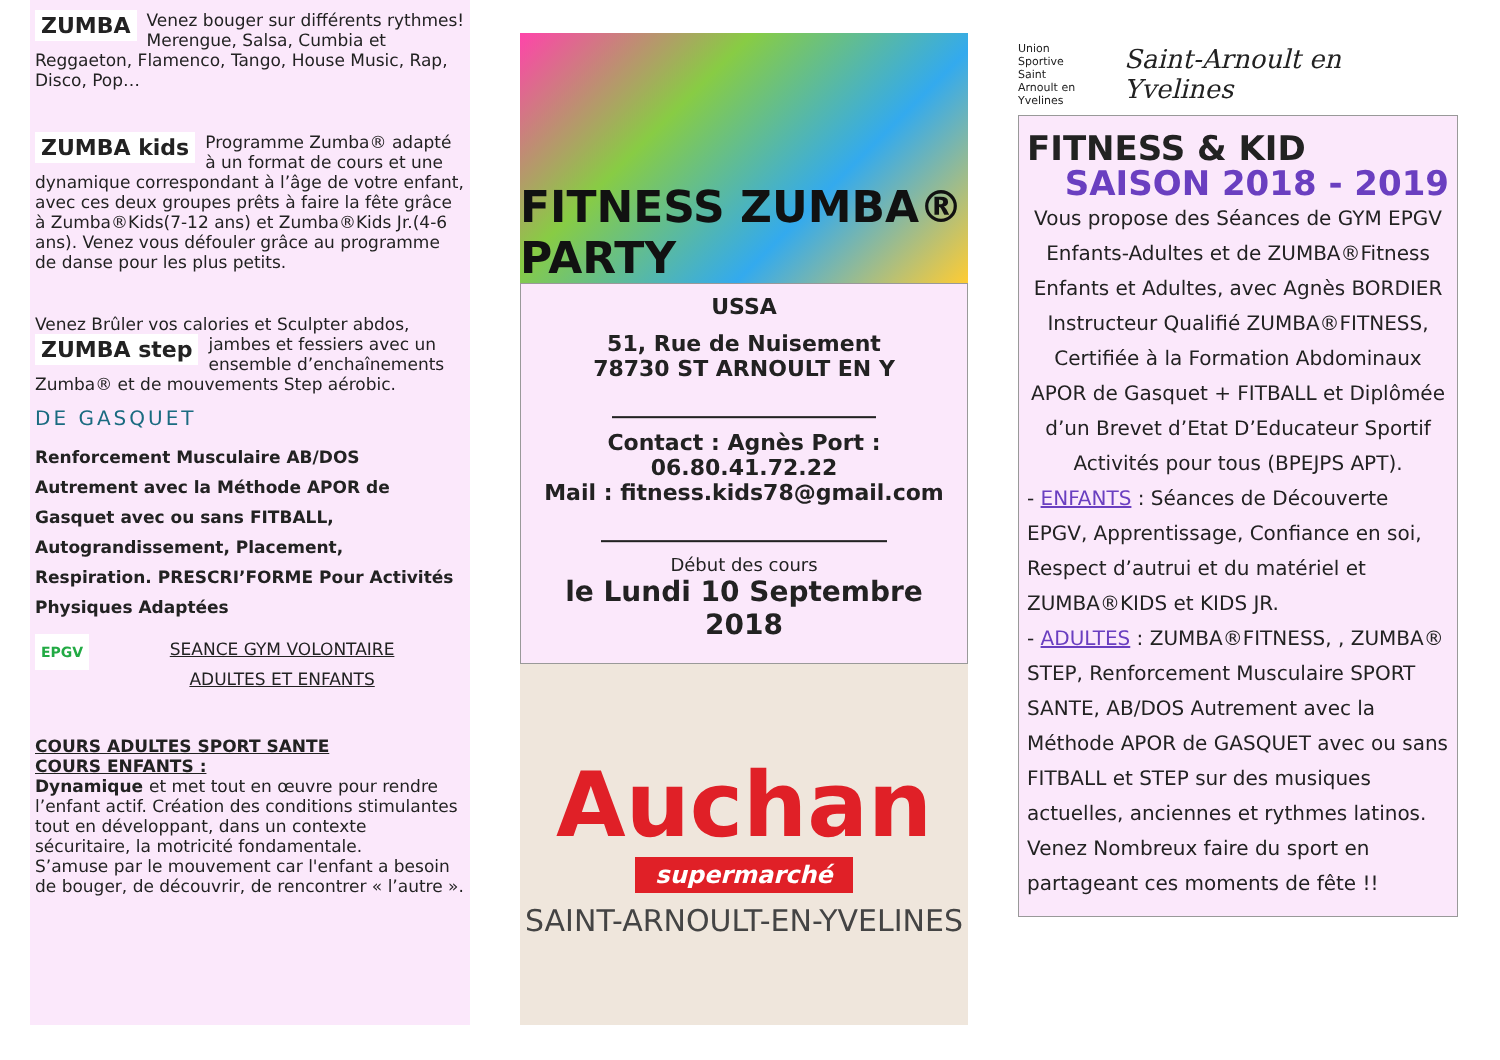ZUMBA Venez bouger sur différents rythmes! Merengue, Salsa, Cumbia et Reggaeton, Flamenco, Tango, House Music, Rap, Disco, Pop…
ZUMBA kids Programme Zumba® adapté à un format de cours et une dynamique correspondant à l’âge de votre enfant, avec ces deux groupes prêts à faire la fête grâce à Zumba®Kids(7-12 ans) et Zumba®Kids Jr.(4-6 ans). Venez vous défouler grâce au programme de danse pour les plus petits.
Venez Brûler vos calories et Sculpter abdos, ZUMBA step jambes et fessiers avec un ensemble d’enchaînements Zumba® et de mouvements Step aérobic.
DE GASQUET
Renforcement Musculaire AB/DOS Autrement avec la Méthode APOR de Gasquet avec ou sans FITBALL, Autograndissement, Placement, Respiration. PRESCRI’FORME Pour Activités Physiques Adaptées
EPGV SEANCE GYM VOLONTAIRE
ADULTES ET ENFANTS
COURS ADULTES SPORT SANTE
COURS ENFANTS :
Dynamique et met tout en œuvre pour rendre l’enfant actif. Création des conditions stimulantes tout en développant, dans un contexte sécuritaire, la motricité fondamentale.
S’amuse par le mouvement car l'enfant a besoin de bouger, de découvrir, de rencontrer « l’autre ».
FITNESS ZUMBA® PARTY
USSA
51, Rue de Nuisement
78730 ST ARNOULT EN Y
________________________
Contact : Agnès Port : 06.80.41.72.22
Mail : fitness.kids78@gmail.com
__________________________
Début des cours
le Lundi 10 Septembre 2018
Auchan
supermarché
SAINT-ARNOULT-EN-YVELINES
Union
Sportive
Saint
Arnoult en Yvelines Saint-Arnoult en Yvelines
FITNESS & KID
SAISON 2018 - 2019
Vous propose des Séances de GYM EPGV Enfants-Adultes et de ZUMBA®Fitness Enfants et Adultes, avec Agnès BORDIER Instructeur Qualifié ZUMBA®FITNESS, Certifiée à la Formation Abdominaux APOR de Gasquet + FITBALL et Diplômée d’un Brevet d’Etat D’Educateur Sportif Activités pour tous (BPEJPS APT).
- ENFANTS : Séances de Découverte EPGV, Apprentissage, Confiance en soi, Respect d’autrui et du matériel et ZUMBA®KIDS et KIDS JR.
- ADULTES : ZUMBA®FITNESS, , ZUMBA® STEP, Renforcement Musculaire SPORT SANTE, AB/DOS Autrement avec la Méthode APOR de GASQUET avec ou sans FITBALL et STEP sur des musiques actuelles, anciennes et rythmes latinos.
Venez Nombreux faire du sport en partageant ces moments de fête !!